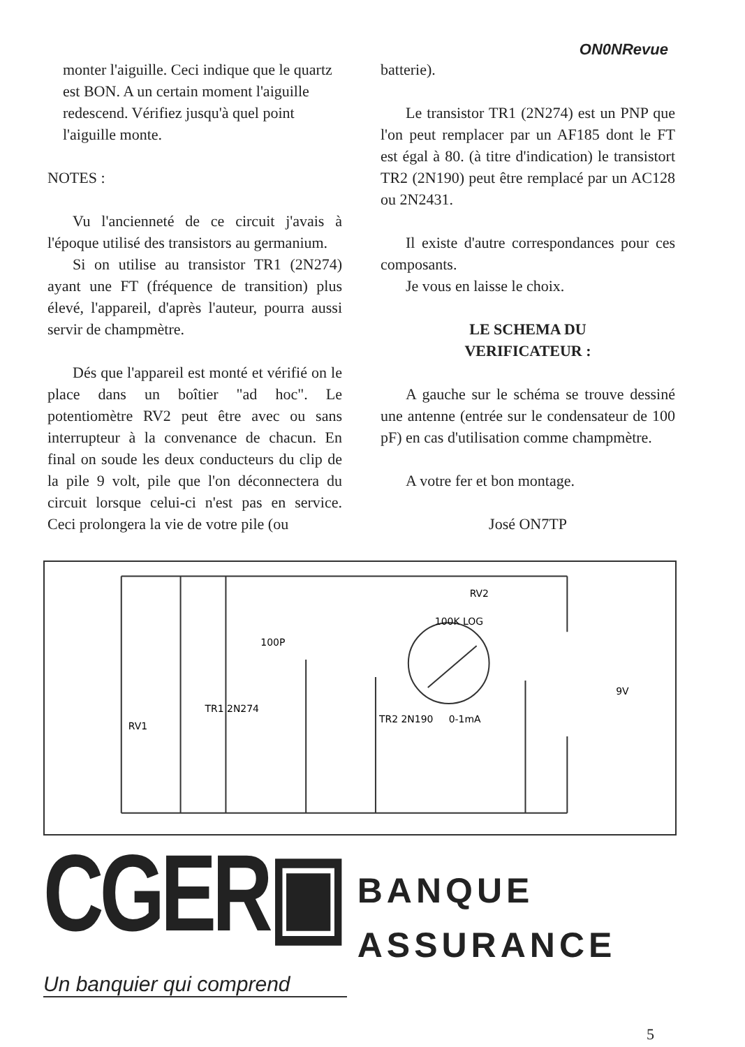ON0NRevue
monter l'aiguille. Ceci indique que le quartz est BON. A un certain moment l'aiguille redescend. Vérifiez jusqu'à quel point l'aiguille monte.
NOTES :
Vu l'ancienneté de ce circuit j'avais à l'époque utilisé des transistors au germanium.
Si on utilise au transistor TR1 (2N274) ayant une FT (fréquence de transition) plus élevé, l'appareil, d'après l'auteur, pourra aussi servir de champmètre.
Dés que l'appareil est monté et vérifié on le place dans un boîtier "ad hoc". Le potentiomètre RV2 peut être avec ou sans interrupteur à la convenance de chacun. En final on soude les deux conducteurs du clip de la pile 9 volt, pile que l'on déconnectera du circuit lorsque celui-ci n'est pas en service. Ceci prolongera la vie de votre pile (ou
batterie).
Le transistor TR1 (2N274) est un PNP que l'on peut remplacer par un AF185 dont le FT est égal à 80. (à titre d'indication) le transistort TR2 (2N190) peut être remplacé par un AC128 ou 2N2431.
Il existe d'autre correspondances pour ces composants.
Je vous en laisse le choix.
LE SCHEMA DU
VERIFICATEUR :
A gauche sur le schéma se trouve dessiné une antenne (entrée sur le condensateur de 100 pF) en cas d'utilisation comme champmètre.
A votre fer et bon montage.
José ON7TP
RV2
100K LOG
TR1 2N274
TR2 2N190
100P
0-1mA
RV1
9V
CGER▣
BANQUE
ASSURANCE
Un banquier qui comprend
5